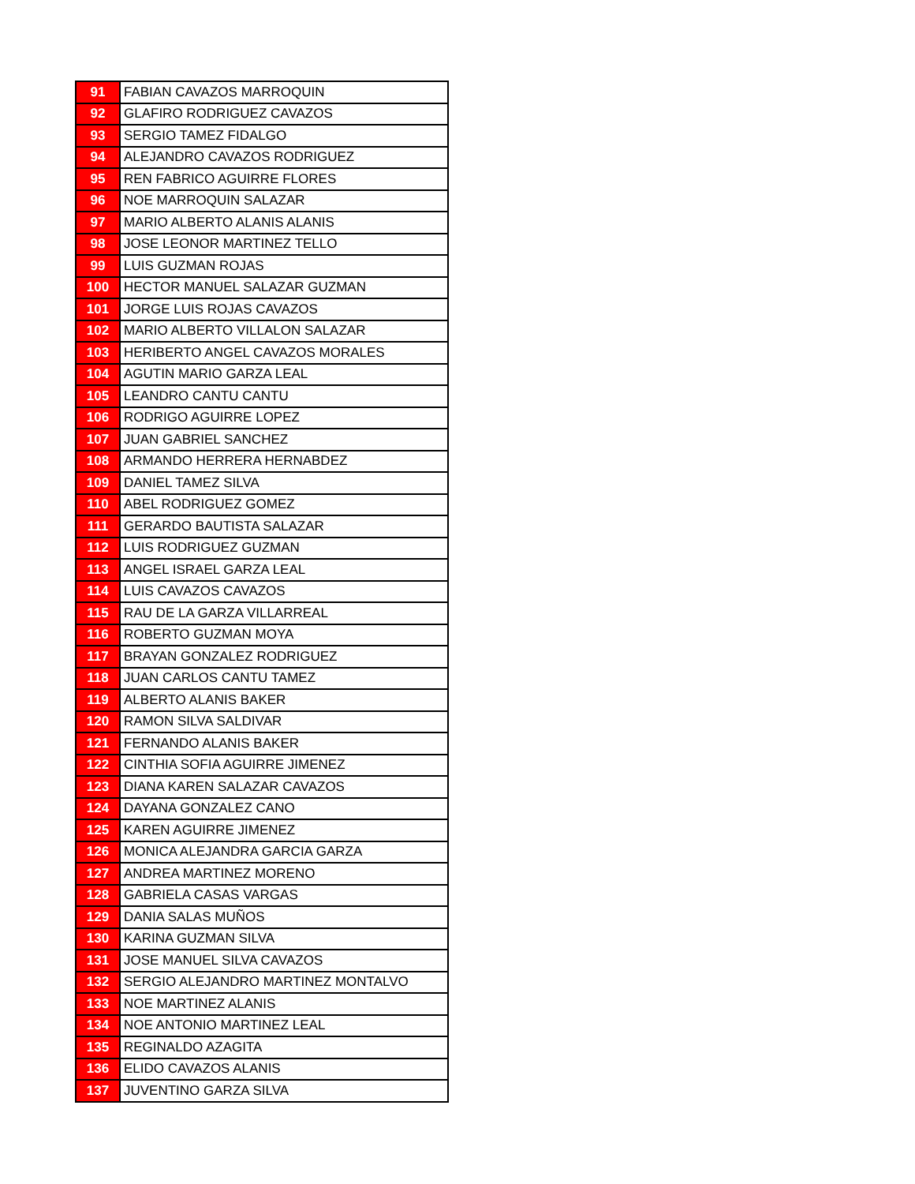| 91 | FABIAN CAVAZOS MARROQUIN |
| 92 | GLAFIRO RODRIGUEZ CAVAZOS |
| 93 | SERGIO TAMEZ FIDALGO |
| 94 | ALEJANDRO CAVAZOS RODRIGUEZ |
| 95 | REN FABRICO AGUIRRE FLORES |
| 96 | NOE MARROQUIN SALAZAR |
| 97 | MARIO ALBERTO ALANIS ALANIS |
| 98 | JOSE LEONOR MARTINEZ TELLO |
| 99 | LUIS GUZMAN ROJAS |
| 100 | HECTOR MANUEL SALAZAR GUZMAN |
| 101 | JORGE LUIS ROJAS CAVAZOS |
| 102 | MARIO ALBERTO VILLALON SALAZAR |
| 103 | HERIBERTO ANGEL CAVAZOS MORALES |
| 104 | AGUTIN MARIO GARZA LEAL |
| 105 | LEANDRO CANTU CANTU |
| 106 | RODRIGO AGUIRRE LOPEZ |
| 107 | JUAN GABRIEL SANCHEZ |
| 108 | ARMANDO HERRERA HERNABDEZ |
| 109 | DANIEL TAMEZ SILVA |
| 110 | ABEL RODRIGUEZ GOMEZ |
| 111 | GERARDO BAUTISTA SALAZAR |
| 112 | LUIS RODRIGUEZ GUZMAN |
| 113 | ANGEL ISRAEL GARZA LEAL |
| 114 | LUIS CAVAZOS CAVAZOS |
| 115 | RAU DE LA GARZA VILLARREAL |
| 116 | ROBERTO GUZMAN MOYA |
| 117 | BRAYAN GONZALEZ RODRIGUEZ |
| 118 | JUAN CARLOS CANTU TAMEZ |
| 119 | ALBERTO ALANIS BAKER |
| 120 | RAMON SILVA SALDIVAR |
| 121 | FERNANDO ALANIS BAKER |
| 122 | CINTHIA SOFIA AGUIRRE JIMENEZ |
| 123 | DIANA KAREN SALAZAR CAVAZOS |
| 124 | DAYANA GONZALEZ CANO |
| 125 | KAREN AGUIRRE JIMENEZ |
| 126 | MONICA ALEJANDRA GARCIA GARZA |
| 127 | ANDREA MARTINEZ MORENO |
| 128 | GABRIELA CASAS VARGAS |
| 129 | DANIA SALAS MUÑOS |
| 130 | KARINA GUZMAN SILVA |
| 131 | JOSE MANUEL SILVA CAVAZOS |
| 132 | SERGIO ALEJANDRO MARTINEZ MONTALVO |
| 133 | NOE MARTINEZ ALANIS |
| 134 | NOE ANTONIO MARTINEZ LEAL |
| 135 | REGINALDO AZAGITA |
| 136 | ELIDO CAVAZOS ALANIS |
| 137 | JUVENTINO GARZA SILVA |